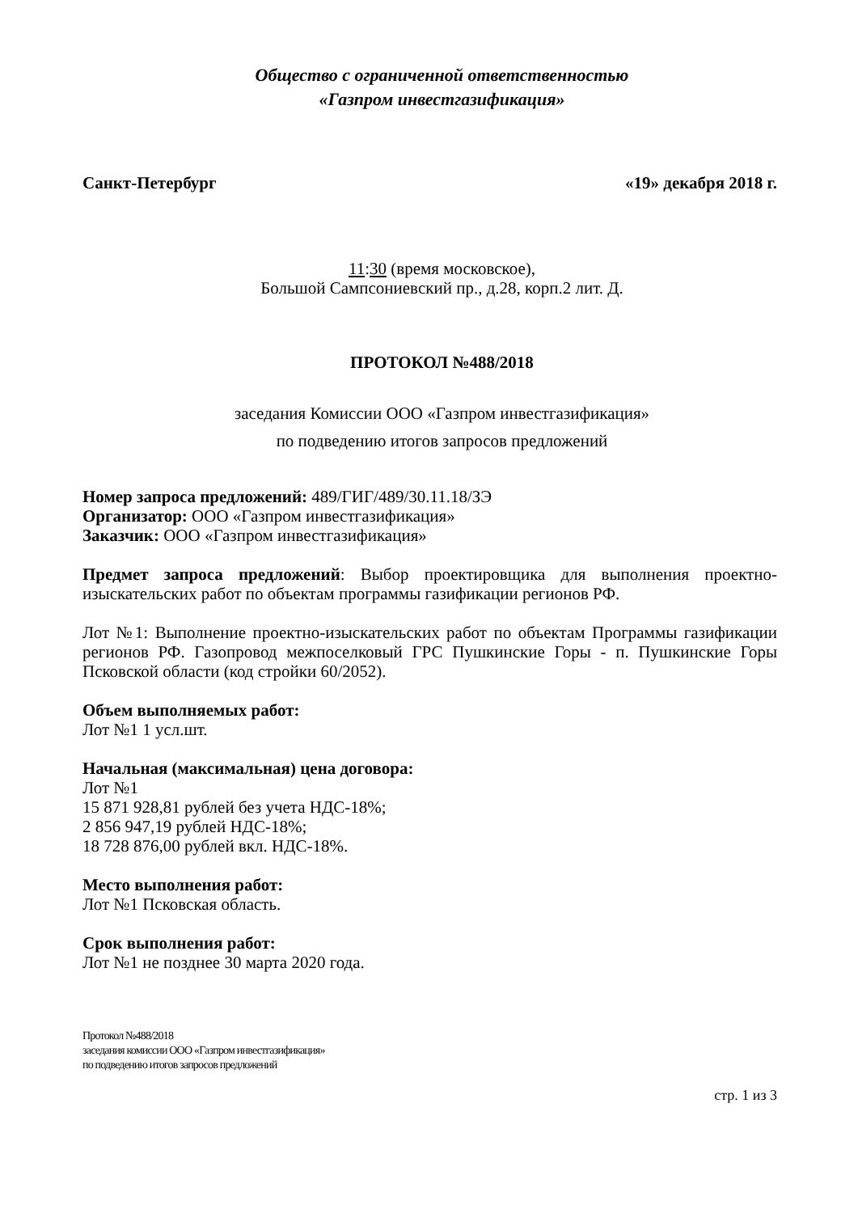Общество с ограниченной ответственностью
«Газпром инвестгазификация»
Санкт-Петербург «19» декабря 2018 г.
11:30 (время московское),
Большой Сампсониевский пр., д.28, корп.2 лит. Д.
ПРОТОКОЛ №488/2018
заседания Комиссии ООО «Газпром инвестгазификация»
по подведению итогов запросов предложений
Номер запроса предложений: 489/ГИГ/489/30.11.18/ЗЭ
Организатор: ООО «Газпром инвестгазификация»
Заказчик: ООО «Газпром инвестгазификация»
Предмет запроса предложений: Выбор проектировщика для выполнения проектно-изыскательских работ по объектам программы газификации регионов РФ.
Лот №1: Выполнение проектно-изыскательских работ по объектам Программы газификации регионов РФ. Газопровод межпоселковый ГРС Пушкинские Горы - п. Пушкинские Горы Псковской области (код стройки 60/2052).
Объем выполняемых работ:
Лот №1 1 усл.шт.
Начальная (максимальная) цена договора:
Лот №1
15 871 928,81 рублей без учета НДС-18%;
2 856 947,19 рублей НДС-18%;
18 728 876,00 рублей вкл. НДС-18%.
Место выполнения работ:
Лот №1 Псковская область.
Срок выполнения работ:
Лот №1 не позднее 30 марта 2020 года.
Протокол №488/2018
заседания комиссии ООО «Газпром инвестгазификация»
по подведению итогов запросов предложений
стр. 1 из 3